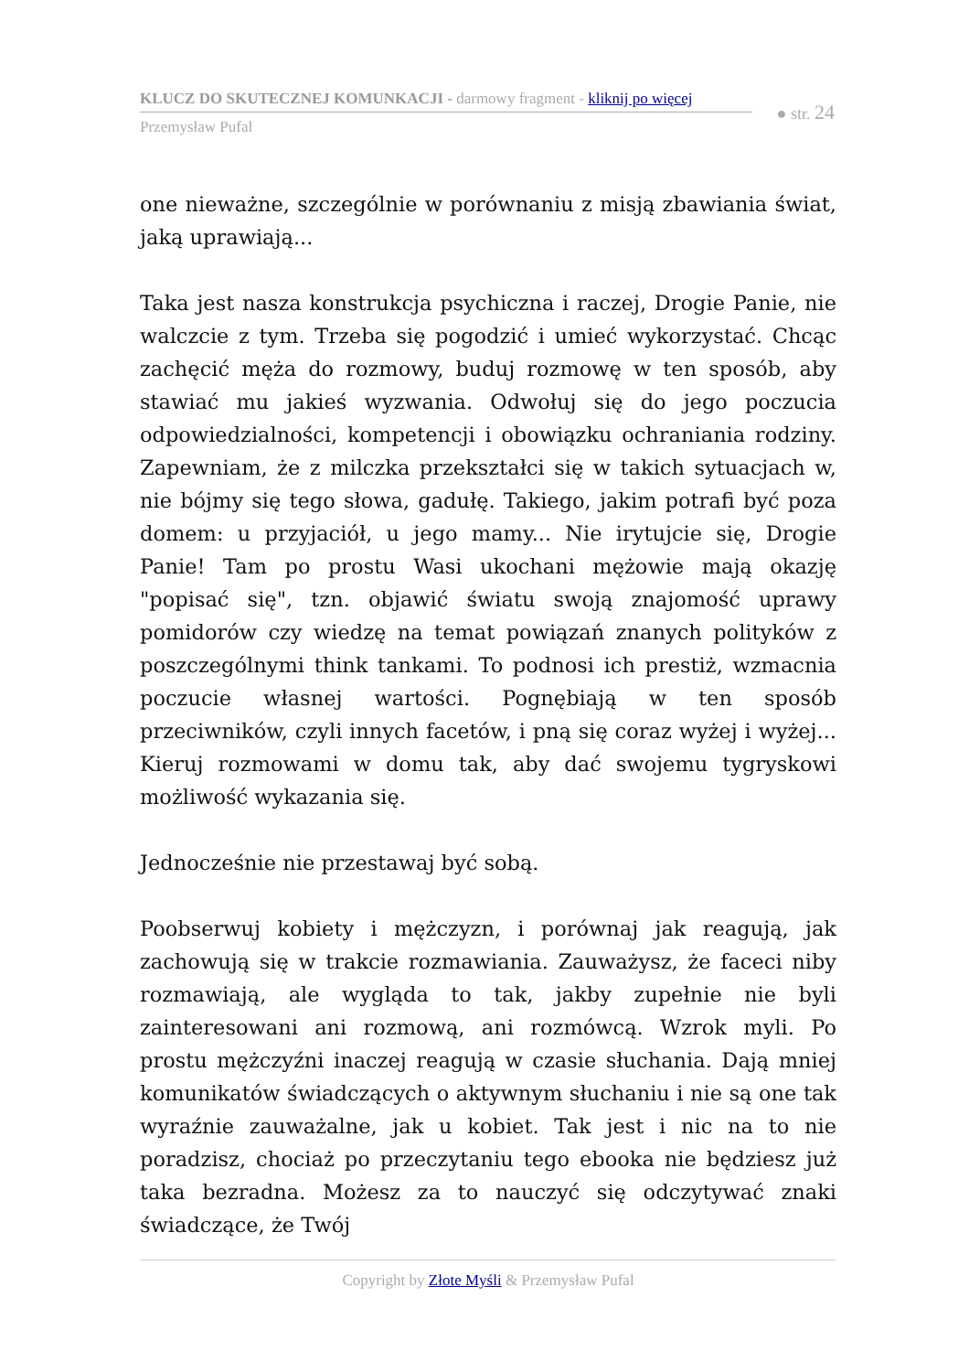KLUCZ DO SKUTECZNEJ KOMUNKACJI - darmowy fragment - kliknij po więcej
Przemysław Pufal
● str. 24
one nieważne, szczególnie w porównaniu z misją zbawiania świat, jaką uprawiają...
Taka jest nasza konstrukcja psychiczna i raczej, Drogie Panie, nie walczcie z tym. Trzeba się pogodzić i umieć wykorzystać. Chcąc zachęcić męża do rozmowy, buduj rozmowę w ten sposób, aby stawiać mu jakieś wyzwania. Odwołuj się do jego poczucia odpowiedzialności, kompetencji i obowiązku ochraniania rodziny. Zapewniam, że z milczka przekształci się w takich sytuacjach w, nie bójmy się tego słowa, gadułę. Takiego, jakim potrafi być poza domem: u przyjaciół, u jego mamy... Nie irytujcie się, Drogie Panie! Tam po prostu Wasi ukochani mężowie mają okazję "popisać się", tzn. objawić światu swoją znajomość uprawy pomidorów czy wiedzę na temat powiązań znanych polityków z poszczególnymi think tankami. To podnosi ich prestiż, wzmacnia poczucie własnej wartości. Pognębiają w ten sposób przeciwników, czyli innych facetów, i pną się coraz wyżej i wyżej... Kieruj rozmowami w domu tak, aby dać swojemu tygryskowi możliwość wykazania się.
Jednocześnie nie przestawaj być sobą.
Poobserwuj kobiety i mężczyzn, i porównaj jak reagują, jak zachowują się w trakcie rozmawiania. Zauważysz, że faceci niby rozmawiają, ale wygląda to tak, jakby zupełnie nie byli zainteresowani ani rozmową, ani rozmówcą. Wzrok myli. Po prostu mężczyźni inaczej reagują w czasie słuchania. Dają mniej komunikatów świadczących o aktywnym słuchaniu i nie są one tak wyraźnie zauważalne, jak u kobiet. Tak jest i nic na to nie poradzisz, chociaż po przeczytaniu tego ebooka nie będziesz już taka bezradna. Możesz za to nauczyć się odczytywać znaki świadczące, że Twój
Copyright by Złote Myśli & Przemysław Pufal